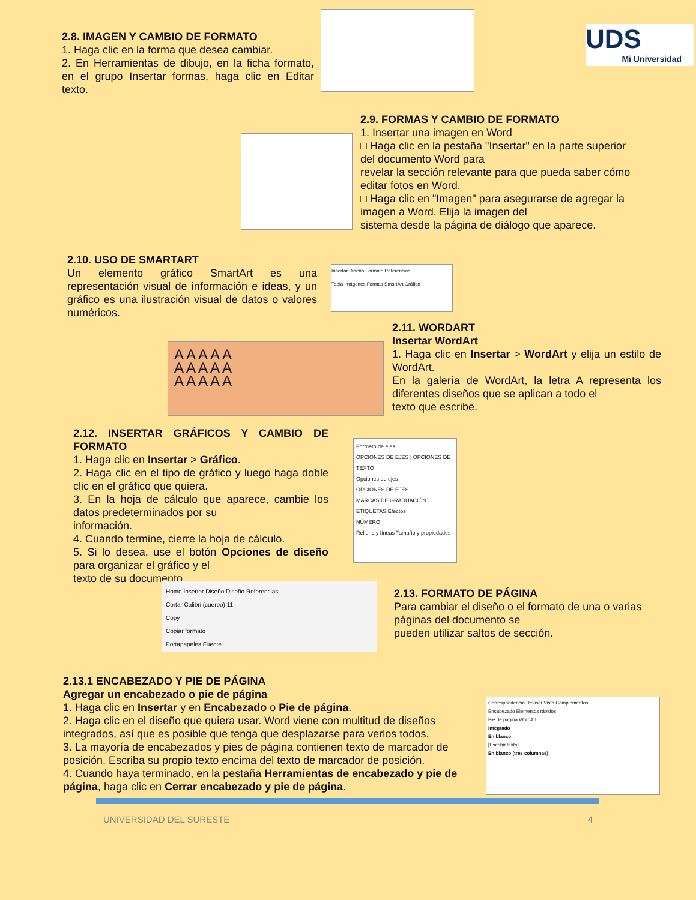UDS
Mi Universidad
2.8. IMAGEN Y CAMBIO DE FORMATO
1. Haga clic en la forma que desea cambiar.
2. En Herramientas de dibujo, en la ficha formato, en el grupo Insertar formas, haga clic en Editar texto.
2.9. FORMAS Y CAMBIO DE FORMATO
1. Insertar una imagen en Word
□ Haga clic en la pestaña "Insertar" en la parte superior del documento Word para
revelar la sección relevante para que pueda saber cómo editar fotos en Word.
□ Haga clic en "Imagen" para asegurarse de agregar la imagen a Word. Elija la imagen del
sistema desde la página de diálogo que aparece.
2.10. USO DE SMARTART
Un elemento gráfico SmartArt es una representación visual de información e ideas, y un gráfico es una ilustración visual de datos o valores numéricos.
Insertar Diseño Formato Referencias
Tabla Imágenes Formas SmartArt Gráfico
2.11. WORDART
Insertar WordArt
1. Haga clic en Insertar > WordArt y elija un estilo de WordArt.
En la galería de WordArt, la letra A representa los diferentes diseños que se aplican a todo el
texto que escribe.
A A A A A
A A A A A
A A A A A
2.12. INSERTAR GRÁFICOS Y CAMBIO DE FORMATO
1. Haga clic en Insertar > Gráfico.
2. Haga clic en el tipo de gráfico y luego haga doble clic en el gráfico que quiera.
3. En la hoja de cálculo que aparece, cambie los datos predeterminados por su
información.
4. Cuando termine, cierre la hoja de cálculo.
5. Si lo desea, use el botón Opciones de diseño para organizar el gráfico y el
texto de su documento.
Formato de ejes
OPCIONES DE EJES | OPCIONES DE TEXTO
Opciones de ejes
OPCIONES DE EJES
MARCAS DE GRADUACIÓN
ETIQUETAS Efectos
NÚMERO
Relleno y líneas Tamaño y propiedades
Home Insertar Diseño Diseño Referencias
Cortar Calibri (cuerpo) 11
Copy
Copiar formato
Portapapeles Fuente
2.13. FORMATO DE PÁGINA
Para cambiar el diseño o el formato de una o varias páginas del documento se
pueden utilizar saltos de sección.
2.13.1 ENCABEZADO Y PIE DE PÁGINA
Agregar un encabezado o pie de página
1. Haga clic en Insertar y en Encabezado o Pie de página.
2. Haga clic en el diseño que quiera usar. Word viene con multitud de diseños integrados, así que es posible que tenga que desplazarse para verlos todos.
3. La mayoría de encabezados y pies de página contienen texto de marcador de posición. Escriba su propio texto encima del texto de marcador de posición.
4. Cuando haya terminado, en la pestaña Herramientas de encabezado y pie de página, haga clic en Cerrar encabezado y pie de página.
Correspondencia Revisar Vista Complementos
Encabezado Elementos rápidos
Pie de página WordArt
Integrado
En blanco
[Escribir texto]
En blanco (tres columnas)
UNIVERSIDAD DEL SURESTE 4